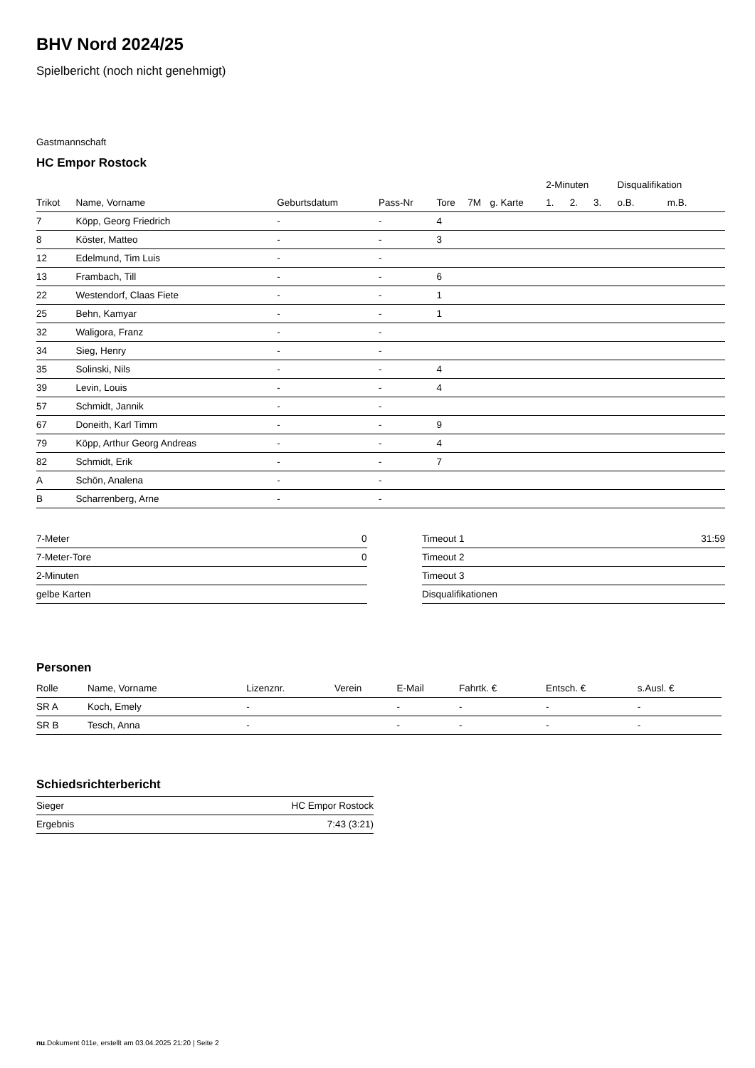BHV Nord 2024/25
Spielbericht (noch nicht genehmigt)
Gastmannschaft
HC Empor Rostock
| | | | | | | | 2-Minuten | | | Disqualifikation | |
| --- | --- | --- | --- | --- | --- | --- | --- | --- | --- | --- | --- |
| Trikot | Name, Vorname | Geburtsdatum | Pass-Nr | Tore | 7M | g. Karte | 1. | 2. | 3. | o.B. | m.B. |
| 7 | Köpp, Georg Friedrich | - | - | 4 | | | | | | | |
| 8 | Köster, Matteo | - | - | 3 | | | | | | | |
| 12 | Edelmund, Tim Luis | - | - | | | | | | | | |
| 13 | Frambach, Till | - | - | 6 | | | | | | | |
| 22 | Westendorf, Claas Fiete | - | - | 1 | | | | | | | |
| 25 | Behn, Kamyar | - | - | 1 | | | | | | | |
| 32 | Waligora, Franz | - | - | | | | | | | | |
| 34 | Sieg, Henry | - | - | | | | | | | | |
| 35 | Solinski, Nils | - | - | 4 | | | | | | | |
| 39 | Levin, Louis | - | - | 4 | | | | | | | |
| 57 | Schmidt, Jannik | - | - | | | | | | | | |
| 67 | Doneith, Karl Timm | - | - | 9 | | | | | | | |
| 79 | Köpp, Arthur Georg Andreas | - | - | 4 | | | | | | | |
| 82 | Schmidt, Erik | - | - | 7 | | | | | | | |
| A | Schön, Analena | - | - | | | | | | | | |
| B | Scharrenberg, Arne | - | - | | | | | | | | |
| 7-Meter | 0 |
| 7-Meter-Tore | 0 |
| 2-Minuten | |
| gelbe Karten | |
| Timeout 1 | 31:59 |
| Timeout 2 | |
| Timeout 3 | |
| Disqualifikationen | |
Personen
| Rolle | Name, Vorname | Lizenznr. | Verein | E-Mail | Fahrtk. € | Entsch. € | s.Ausl. € |
| --- | --- | --- | --- | --- | --- | --- | --- |
| SR A | Koch, Emely | - | | - | - | - | - |
| SR B | Tesch, Anna | - | | - | - | - | - |
Schiedsrichterbericht
| Sieger | HC Empor Rostock |
| Ergebnis | 7:43 (3:21) |
nu.Dokument 011e, erstellt am 03.04.2025 21:20 | Seite 2